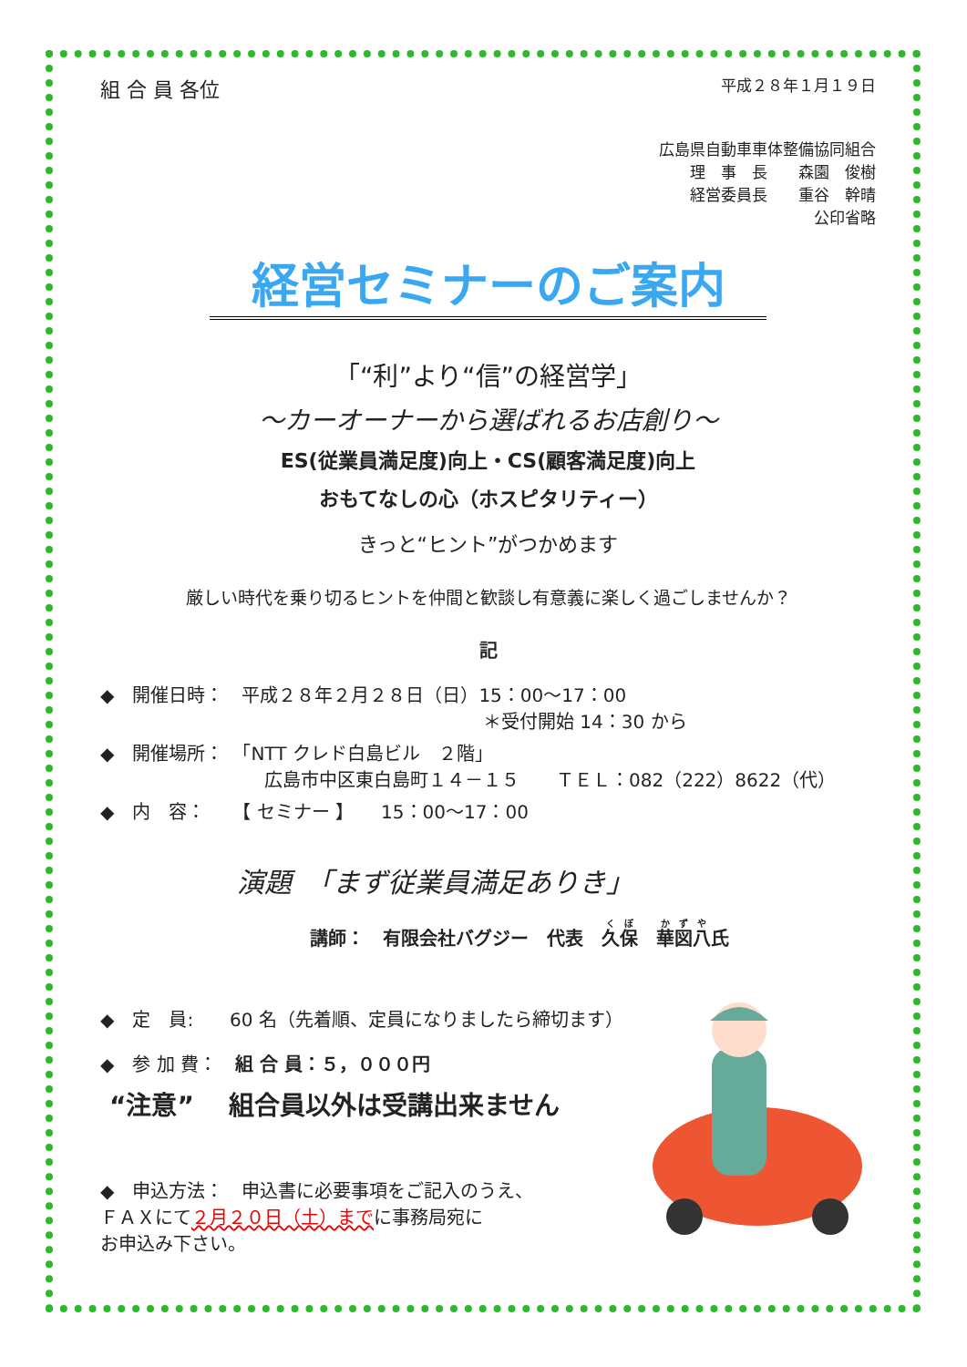組 合 員 各位 平成２８年１月１９日
広島県自動車車体整備協同組合
理　事　長　　森園　俊樹
経営委員長　　重谷　幹晴
公印省略
経営セミナーのご案内
「“利”より“信”の経営学」
～カーオーナーから選ばれるお店創り～
ES(従業員満足度)向上・CS(顧客満足度)向上
おもてなしの心（ホスピタリティー）
きっと“ヒント”がつかめます
厳しい時代を乗り切るヒントを仲間と歓談し有意義に楽しく過ごしませんか？
記
◆　開催日時：　平成２８年２月２８日（日）15：00～17：00
＊受付開始 14：30 から
◆　開催場所：　「NTT クレド白島ビル　２階」
広島市中区東白島町１４－１５　　ＴＥＬ：082（222）8622（代）
◆　内　容：　　【 セミナー 】　　15：00～17：00
演題　「まず従業員満足ありき」
講師：　有限会社バグジー　代表　久保　華図八氏
◆　定　員:　　60 名（先着順、定員になりましたら締切ます）
◆　参 加 費：　組 合 員：５，０００円
“注意”　 組合員以外は受講出来ません
◆　申込方法：　申込書に必要事項をご記入のうえ、
ＦＡＸにて２月２０日（土）までに事務局宛に
お申込み下さい。